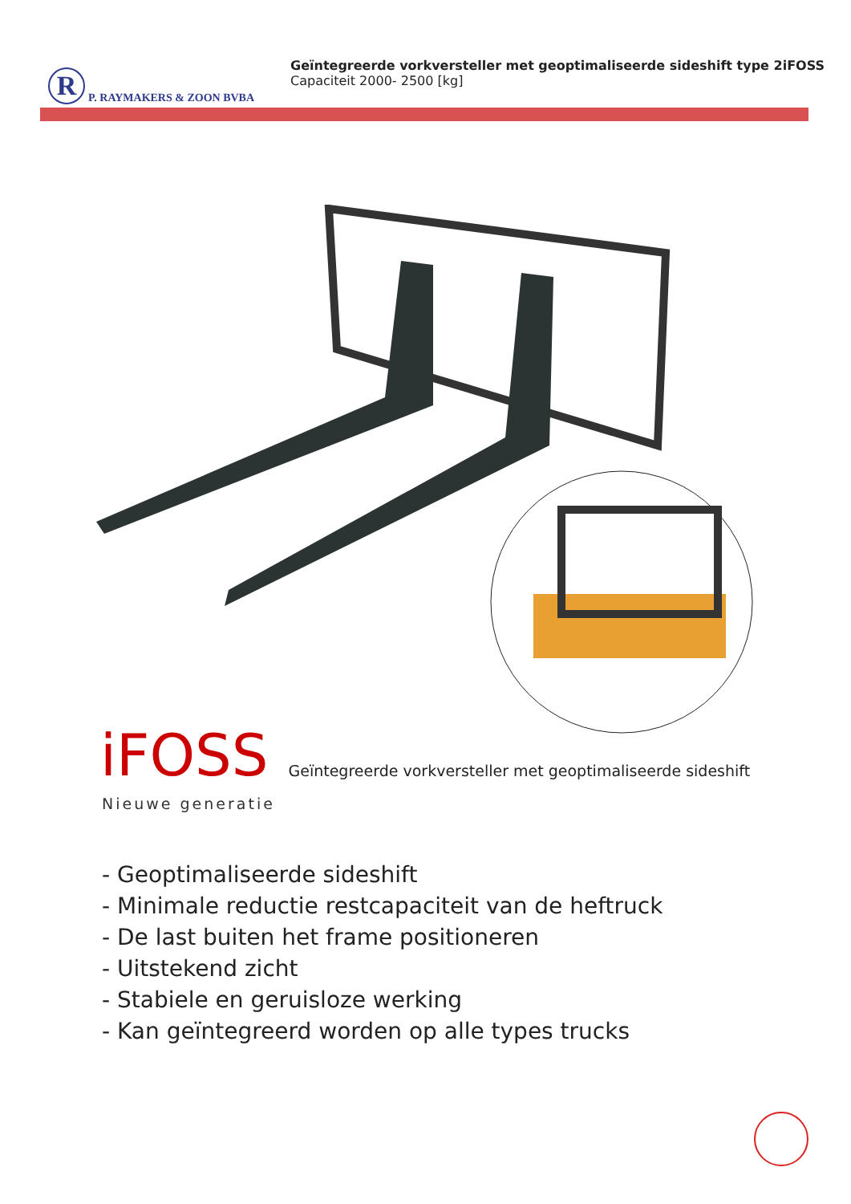R
P. RAYMAKERS & ZOON BVBA
Geïntegreerde vorkversteller met geoptimaliseerde sideshift type 2iFOSS
Capaciteit 2000- 2500 [kg]
iFOSS Geïntegreerde vorkversteller met geoptimaliseerde sideshift
Nieuwe generatie
- Geoptimaliseerde sideshift
- Minimale reductie restcapaciteit van de heftruck
- De last buiten het frame positioneren
- Uitstekend zicht
- Stabiele en geruisloze werking
- Kan geïntegreerd worden op alle types trucks